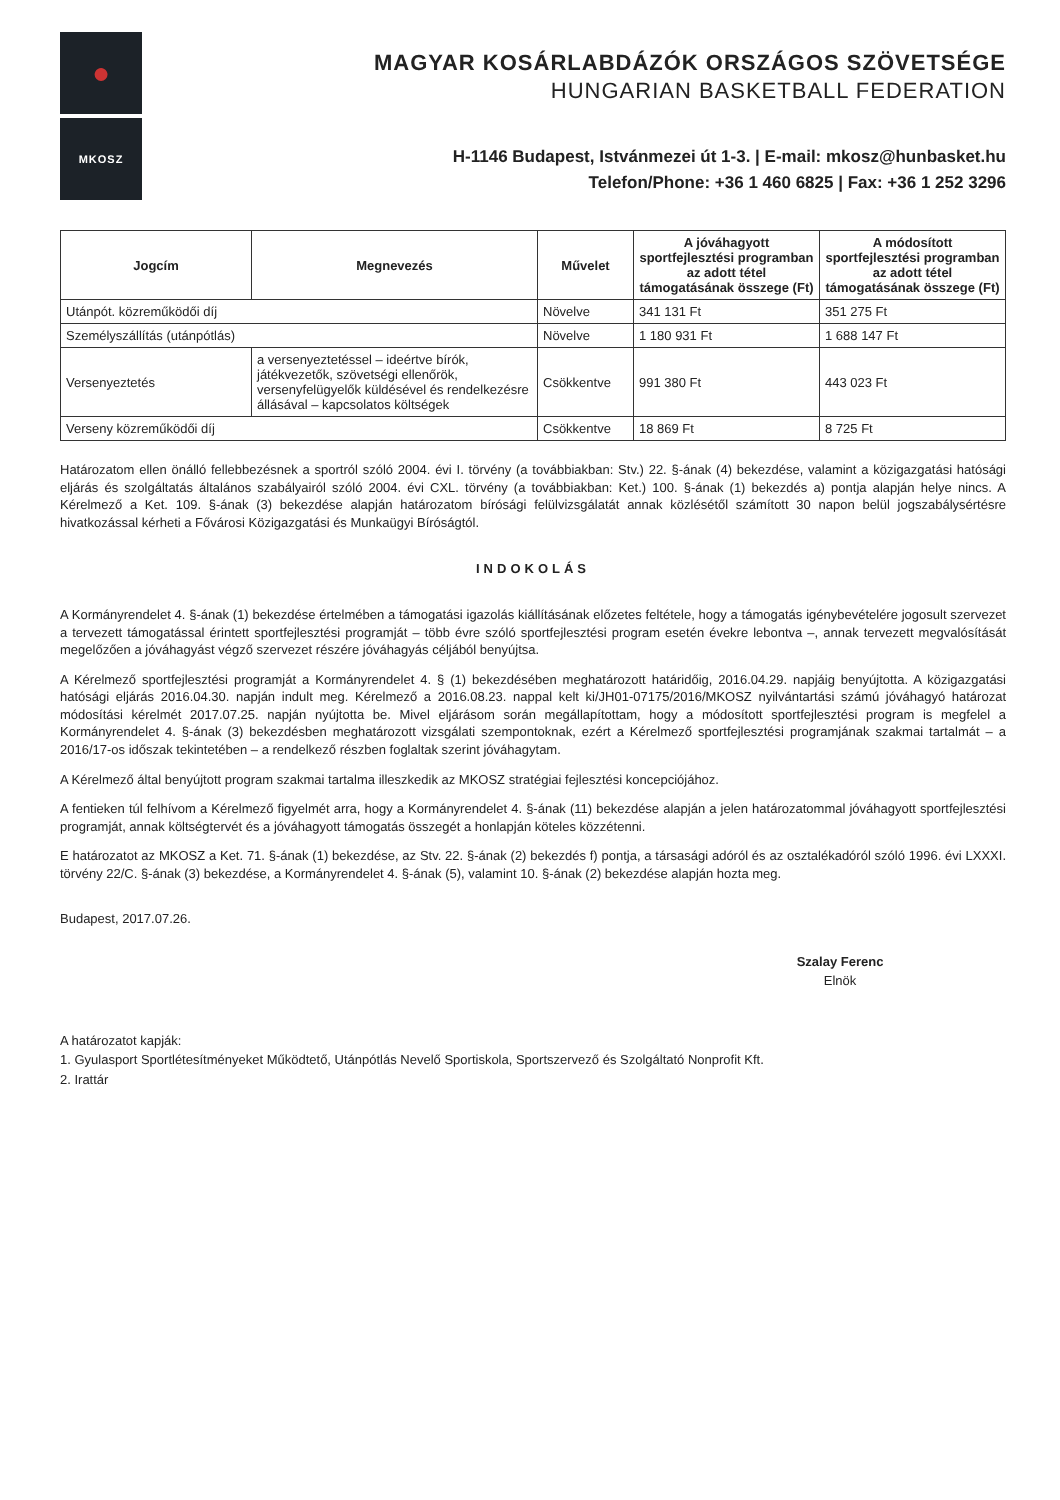●
MKOSZ
MAGYAR KOSÁRLABDÁZÓK ORSZÁGOS SZÖVETSÉGE
HUNGARIAN BASKETBALL FEDERATION
H-1146 Budapest, Istvánmezei út 1-3. | E-mail: mkosz@hunbasket.hu
Telefon/Phone: +36 1 460 6825 | Fax: +36 1 252 3296
| Jogcím | Megnevezés | Művelet | A jóváhagyott sportfejlesztési programban az adott tétel támogatásának összege (Ft) | A módosított sportfejlesztési programban az adott tétel támogatásának összege (Ft) |
| --- | --- | --- | --- | --- |
| Utánpót. közreműködői díj | | Növelve | 341 131 Ft | 351 275 Ft |
| Személyszállítás (utánpótlás) | | Növelve | 1 180 931 Ft | 1 688 147 Ft |
| Versenyeztetés | a versenyeztetéssel – ideértve bírók, játékvezetők, szövetségi ellenőrök, versenyfelügyelők küldésével és rendelkezésre állásával – kapcsolatos költségek | Csökkentve | 991 380 Ft | 443 023 Ft |
| Verseny közreműködői díj | | Csökkentve | 18 869 Ft | 8 725 Ft |
Határozatom ellen önálló fellebbezésnek a sportról szóló 2004. évi I. törvény (a továbbiakban: Stv.) 22. §-ának (4) bekezdése, valamint a közigazgatási hatósági eljárás és szolgáltatás általános szabályairól szóló 2004. évi CXL. törvény (a továbbiakban: Ket.) 100. §-ának (1) bekezdés a) pontja alapján helye nincs. A Kérelmező a Ket. 109. §-ának (3) bekezdése alapján határozatom bírósági felülvizsgálatát annak közlésétől számított 30 napon belül jogszabálysértésre hivatkozással kérheti a Fővárosi Közigazgatási és Munkaügyi Bíróságtól.
INDOKOLÁS
A Kormányrendelet 4. §-ának (1) bekezdése értelmében a támogatási igazolás kiállításának előzetes feltétele, hogy a támogatás igénybevételére jogosult szervezet a tervezett támogatással érintett sportfejlesztési programját – több évre szóló sportfejlesztési program esetén évekre lebontva –, annak tervezett megvalósítását megelőzően a jóváhagyást végző szervezet részére jóváhagyás céljából benyújtsa.
A Kérelmező sportfejlesztési programját a Kormányrendelet 4. § (1) bekezdésében meghatározott határidőig, 2016.04.29. napjáig benyújtotta. A közigazgatási hatósági eljárás 2016.04.30. napján indult meg. Kérelmező a 2016.08.23. nappal kelt ki/JH01-07175/2016/MKOSZ nyilvántartási számú jóváhagyó határozat módosítási kérelmét 2017.07.25. napján nyújtotta be. Mivel eljárásom során megállapítottam, hogy a módosított sportfejlesztési program is megfelel a Kormányrendelet 4. §-ának (3) bekezdésben meghatározott vizsgálati szempontoknak, ezért a Kérelmező sportfejlesztési programjának szakmai tartalmát – a 2016/17-os időszak tekintetében – a rendelkező részben foglaltak szerint jóváhagytam.
A Kérelmező által benyújtott program szakmai tartalma illeszkedik az MKOSZ stratégiai fejlesztési koncepciójához.
A fentieken túl felhívom a Kérelmező figyelmét arra, hogy a Kormányrendelet 4. §-ának (11) bekezdése alapján a jelen határozatommal jóváhagyott sportfejlesztési programját, annak költségtervét és a jóváhagyott támogatás összegét a honlapján köteles közzétenni.
E határozatot az MKOSZ a Ket. 71. §-ának (1) bekezdése, az Stv. 22. §-ának (2) bekezdés f) pontja, a társasági adóról és az osztalékadóról szóló 1996. évi LXXXI. törvény 22/C. §-ának (3) bekezdése, a Kormányrendelet 4. §-ának (5), valamint 10. §-ának (2) bekezdése alapján hozta meg.
Budapest, 2017.07.26.
Szalay Ferenc
Elnök
A határozatot kapják:
1. Gyulasport Sportlétesítményeket Működtető, Utánpótlás Nevelő Sportiskola, Sportszervező és Szolgáltató Nonprofit Kft.
2. Irattár